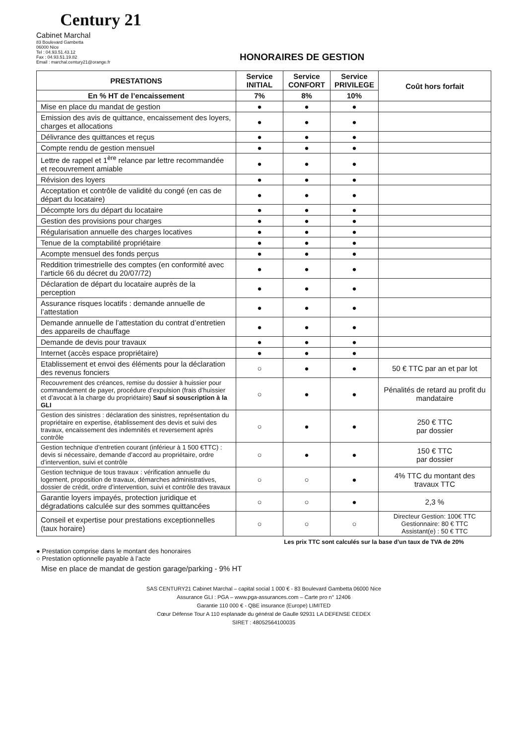Century 21
Cabinet Marchal
83 Boulevard Gambetta
06000 Nice
Tel : 04.93.51.43.12
Fax : 04.93.51.19.82
Email : marchal.century21@orange.fr
HONORAIRES DE GESTION
| PRESTATIONS | Service INITIAL | Service CONFORT | Service PRIVILEGE | Coût hors forfait |
| --- | --- | --- | --- | --- |
| En % HT de l’encaissement | 7% | 8% | 10% | |
| Mise en place du mandat de gestion | ● | ● | ● | |
| Emission des avis de quittance, encaissement des loyers, charges et allocations | ● | ● | ● | |
| Délivrance des quittances et reçus | ● | ● | ● | |
| Compte rendu de gestion mensuel | ● | ● | ● | |
| Lettre de rappel et 1<sup>ère</sup> relance par lettre recommandée et recouvrement amiable | ● | ● | ● | |
| Révision des loyers | ● | ● | ● | |
| Acceptation et contrôle de validité du congé (en cas de départ du locataire) | ● | ● | ● | |
| Décompte lors du départ du locataire | ● | ● | ● | |
| Gestion des provisions pour charges | ● | ● | ● | |
| Régularisation annuelle des charges locatives | ● | ● | ● | |
| Tenue de la comptabilité propriétaire | ● | ● | ● | |
| Acompte mensuel des fonds perçus | ● | ● | ● | |
| Reddition trimestrielle des comptes (en conformité avec l’article 66 du décret du 20/07/72) | ● | ● | ● | |
| Déclaration de départ du locataire auprès de la perception | ● | ● | ● | |
| Assurance risques locatifs : demande annuelle de l’attestation | ● | ● | ● | |
| Demande annuelle de l’attestation du contrat d’entretien des appareils de chauffage | ● | ● | ● | |
| Demande de devis pour travaux | ● | ● | ● | |
| Internet (accès espace propriétaire) | ● | ● | ● | |
| Etablissement et envoi des éléments pour la déclaration des revenus fonciers | ○ | ● | ● | 50 € TTC par an et par lot |
| Recouvrement des créances, remise du dossier à huissier pour commandement de payer, procédure d’expulsion (frais d’huissier et d’avocat à la charge du propriétaire) Sauf si souscription à la GLI | ○ | ● | ● | Pénalités de retard au profit du mandataire |
| Gestion des sinistres : déclaration des sinistres, représentation du propriétaire en expertise, établissement des devis et suivi des travaux, encaissement des indemnités et reversement après contrôle | ○ | ● | ● | 250 € TTC par dossier |
| Gestion technique d’entretien courant (inférieur à 1 500 €TTC) : devis si nécessaire, demande d’accord au propriétaire, ordre d’intervention, suivi et contrôle | ○ | ● | ● | 150 € TTC par dossier |
| Gestion technique de tous travaux : vérification annuelle du logement, proposition de travaux, démarches administratives, dossier de crédit, ordre d’intervention, suivi et contrôle des travaux | ○ | ○ | ● | 4% TTC du montant des travaux TTC |
| Garantie loyers impayés, protection juridique et dégradations calculée sur des sommes quittancées | ○ | ○ | ● | 2,3 % |
| Conseil et expertise pour prestations exceptionnelles (taux horaire) | ○ | ○ | ○ | Directeur Gestion: 100€ TTC Gestionnaire: 80 € TTC Assistant(e) : 50 € TTC |
Les prix TTC sont calculés sur la base d’un taux de TVA de 20%
● Prestation comprise dans le montant des honoraires
○ Prestation optionnelle payable à l’acte
Mise en place de mandat de gestion garage/parking - 9% HT
SAS CENTURY21 Cabinet Marchal – capital social 1 000 € - 83 Boulevard Gambetta 06000 Nice
Assurance GLI : PGA – www.pga-assurances.com – Carte pro n° 12406
Garantie 110 000 € - QBE insurance (Europe) LIMITED
Cœur Défense Tour A 110 esplanade du général de Gaulle 92931 LA DEFENSE CEDEX
SIRET : 48052564100035